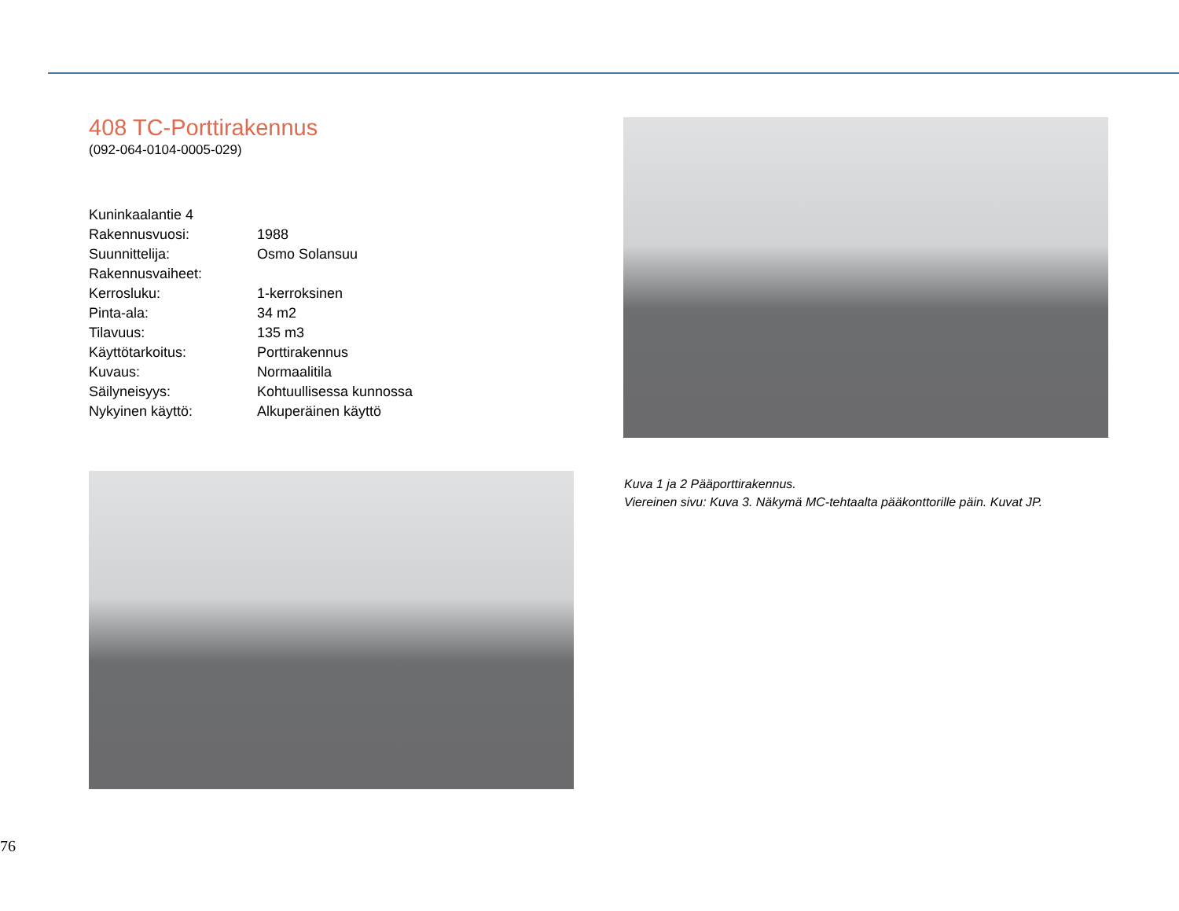408 TC-Porttirakennus
(092-064-0104-0005-029)
| Kuninkaalantie 4 | |
| Rakennusvuosi: | 1988 |
| Suunnittelija: | Osmo Solansuu |
| Rakennusvaiheet: | |
| Kerrosluku: | 1-kerroksinen |
| Pinta-ala: | 34 m2 |
| Tilavuus: | 135 m3 |
| Käyttötarkoitus: | Porttirakennus |
| Kuvaus: | Normaalitila |
| Säilyneisyys: | Kohtuullisessa kunnossa |
| Nykyinen käyttö: | Alkuperäinen käyttö |
Kuva 1 ja 2 Pääporttirakennus.
Viereinen sivu: Kuva 3. Näkymä MC-tehtaalta pääkonttorille päin. Kuvat JP.
76